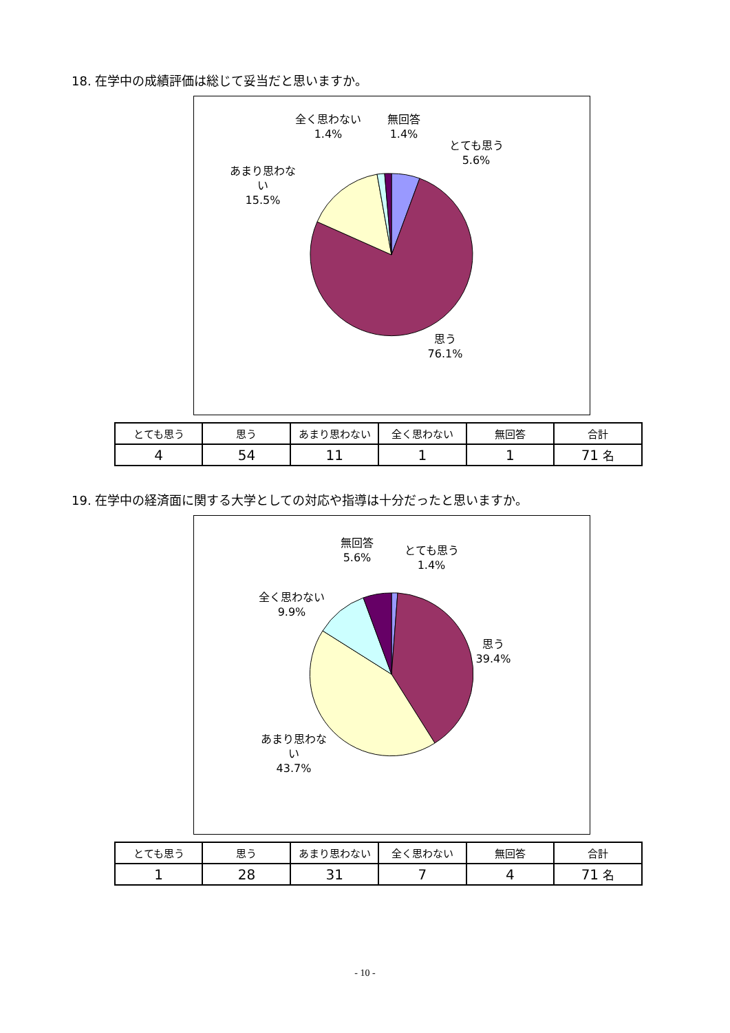18. 在学中の成績評価は総じて妥当だと思いますか。
とても思う
5.6%
思う
76.1%
あまり思わな
い
15.5%
全く思わない
1.4%
無回答
1.4%
| とても思う | 思う | あまり思わない | 全く思わない | 無回答 | 合計 |
| --- | --- | --- | --- | --- | --- |
| 4 | 54 | 11 | 1 | 1 | 71 名 |
19. 在学中の経済面に関する大学としての対応や指導は十分だったと思いますか。
とても思う
1.4%
思う
39.4%
あまり思わな
い
43.7%
全く思わない
9.9%
無回答
5.6%
| とても思う | 思う | あまり思わない | 全く思わない | 無回答 | 合計 |
| --- | --- | --- | --- | --- | --- |
| 1 | 28 | 31 | 7 | 4 | 71 名 |
- 10 -